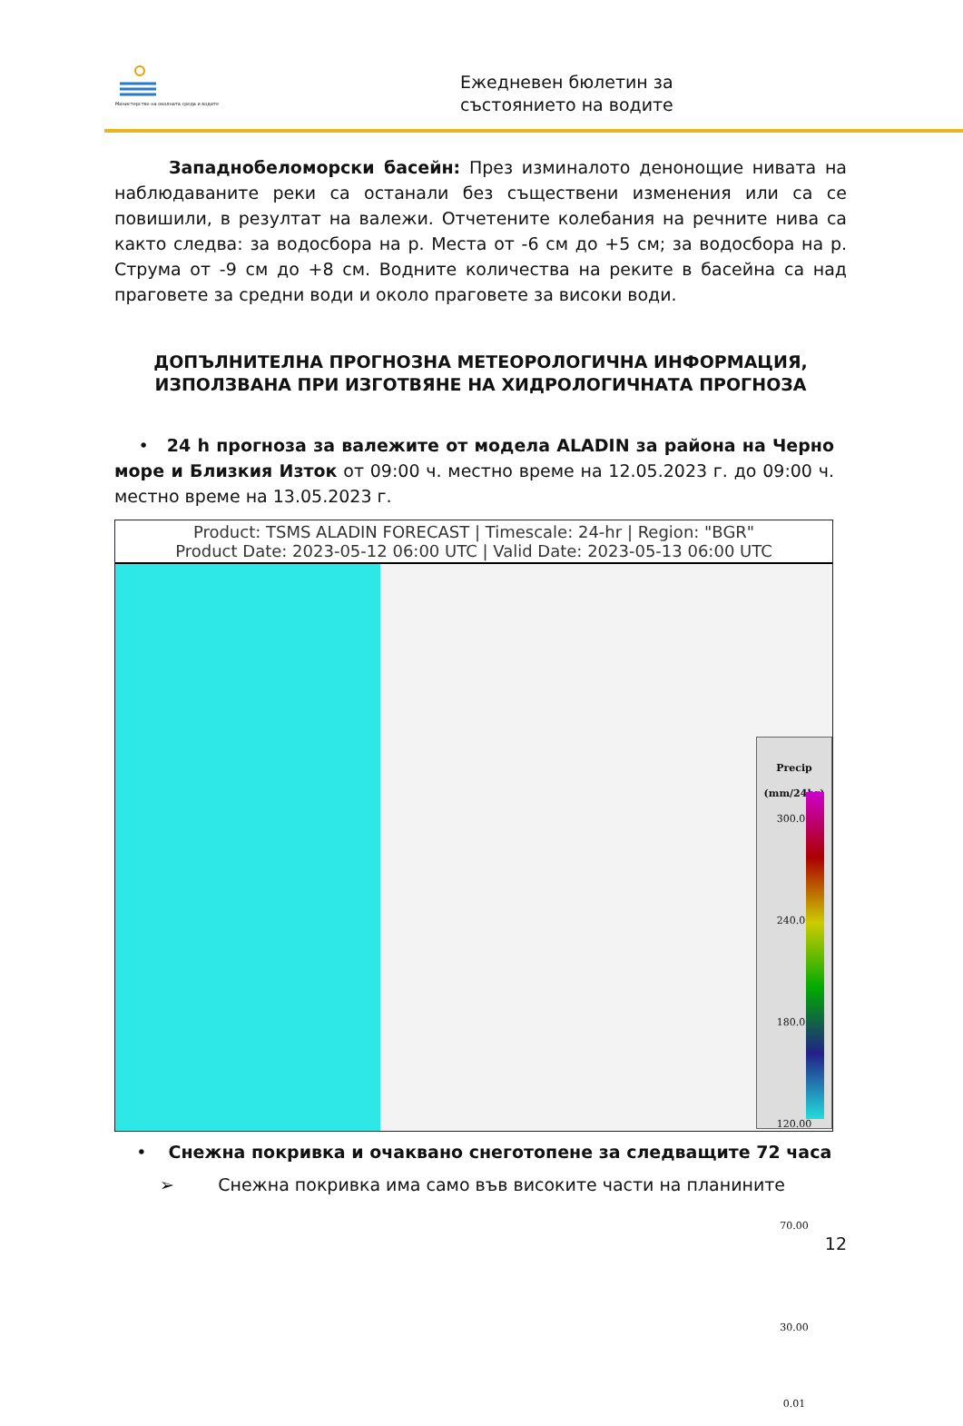Министерство на околната среда и водите
Ежедневен бюлетин за
състоянието на водите
Западнобеломорски басейн: През изминалото денонощие нивата на наблюдаваните реки са останали без съществени изменения или са се повишили, в резултат на валежи. Отчетените колебания на речните нива са както следва: за водосбора на р. Места от -6 см до +5 см; за водосбора на р. Струма от -9 см до +8 см. Водните количества на реките в басейна са над праговете за средни води и около праговете за високи води.
ДОПЪЛНИТЕЛНА ПРОГНОЗНА МЕТЕОРОЛОГИЧНА ИНФОРМАЦИЯ,
ИЗПОЛЗВАНА ПРИ ИЗГОТВЯНЕ НА ХИДРОЛОГИЧНАТА ПРОГНОЗА
• 24 h прогноза за валежите от модела ALADIN за района на Черно море и Близкия Изток от 09:00 ч. местно време на 12.05.2023 г. до 09:00 ч. местно време на 13.05.2023 г.
Product: TSMS ALADIN FORECAST | Timescale: 24-hr | Region: "BGR"
Product Date: 2023-05-12 06:00 UTC | Valid Date: 2023-05-13 06:00 UTC
Precip
(mm/24hr)
300.00
240.00
180.00
120.00
70.00
30.00
0.01
• Снежна покривка и очаквано снеготопене за следващите 72 часа
➢ Снежна покривка има само във високите части на планините
12